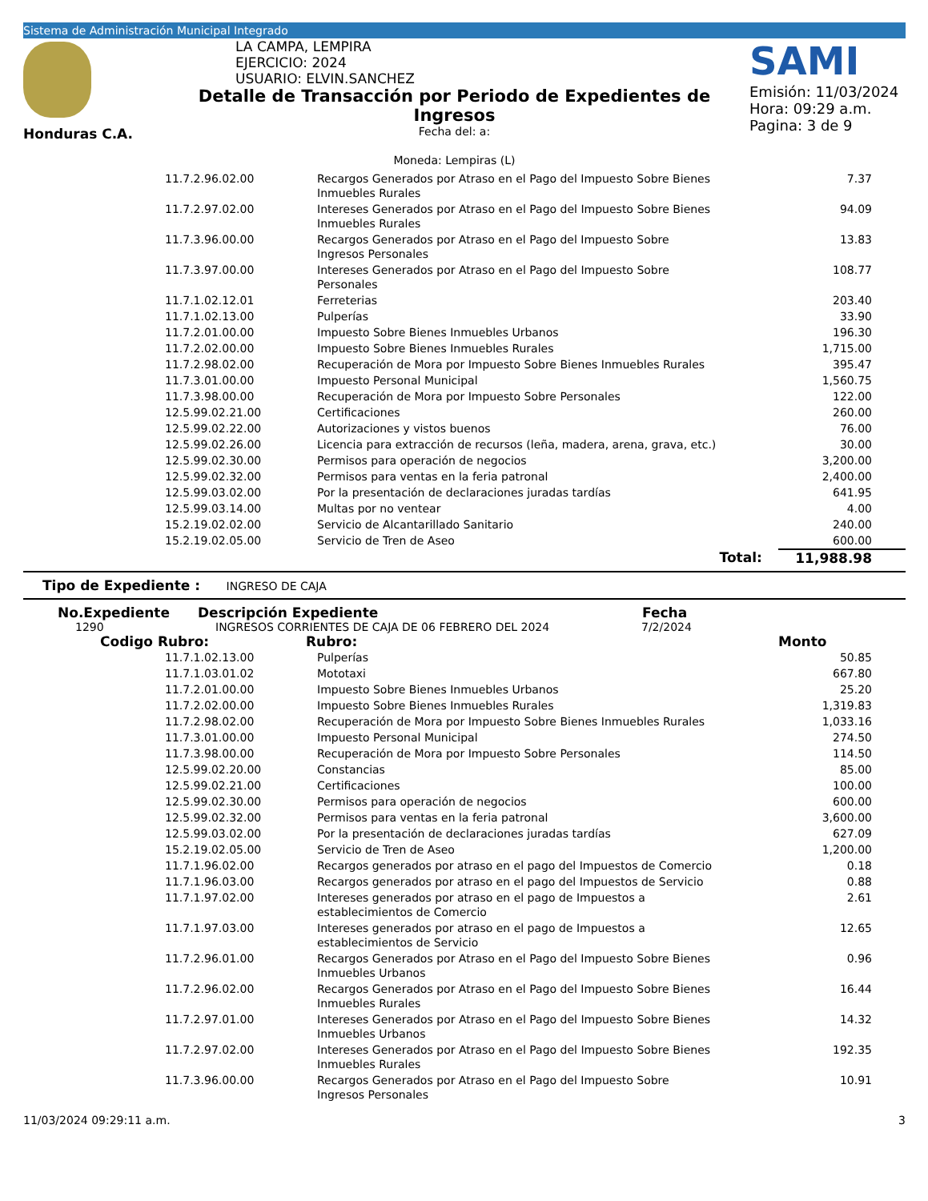Sistema de Administración Municipal Integrado
Honduras C.A.
LA CAMPA, LEMPIRA
EJERCICIO: 2024
USUARIO: ELVIN.SANCHEZ
Detalle de Transacción por Periodo de Expedientes de Ingresos
Fecha del: a:
Moneda: Lempiras (L)
SAMI
Emisión: 11/03/2024
Hora: 09:29 a.m.
Pagina: 3 de 9
| 11.7.2.96.02.00 | Recargos Generados por Atraso en el Pago del Impuesto Sobre Bienes Inmuebles Rurales | 7.37 |
| 11.7.2.97.02.00 | Intereses Generados por Atraso en el Pago del Impuesto Sobre Bienes Inmuebles Rurales | 94.09 |
| 11.7.3.96.00.00 | Recargos Generados por Atraso en el Pago del Impuesto Sobre Ingresos Personales | 13.83 |
| 11.7.3.97.00.00 | Intereses Generados por Atraso en el Pago del Impuesto Sobre Personales | 108.77 |
| 11.7.1.02.12.01 | Ferreterias | 203.40 |
| 11.7.1.02.13.00 | Pulperías | 33.90 |
| 11.7.2.01.00.00 | Impuesto Sobre Bienes Inmuebles Urbanos | 196.30 |
| 11.7.2.02.00.00 | Impuesto Sobre Bienes Inmuebles Rurales | 1,715.00 |
| 11.7.2.98.02.00 | Recuperación de Mora por Impuesto Sobre Bienes Inmuebles Rurales | 395.47 |
| 11.7.3.01.00.00 | Impuesto Personal Municipal | 1,560.75 |
| 11.7.3.98.00.00 | Recuperación de Mora por Impuesto Sobre Personales | 122.00 |
| 12.5.99.02.21.00 | Certificaciones | 260.00 |
| 12.5.99.02.22.00 | Autorizaciones y vistos buenos | 76.00 |
| 12.5.99.02.26.00 | Licencia para extracción de recursos (leña, madera, arena, grava, etc.) | 30.00 |
| 12.5.99.02.30.00 | Permisos para operación de negocios | 3,200.00 |
| 12.5.99.02.32.00 | Permisos para ventas en la feria patronal | 2,400.00 |
| 12.5.99.03.02.00 | Por la presentación de declaraciones juradas tardías | 641.95 |
| 12.5.99.03.14.00 | Multas por no ventear | 4.00 |
| 15.2.19.02.02.00 | Servicio de Alcantarillado Sanitario | 240.00 |
| 15.2.19.02.05.00 | Servicio de Tren de Aseo | 600.00 |
| | Total: | 11,988.98 |
Tipo de Expediente : INGRESO DE CAJA
No.Expediente Descripción Expediente Fecha
1290 INGRESOS CORRIENTES DE CAJA DE 06 FEBRERO DEL 2024 7/2/2024
Codigo Rubro: Rubro: Monto
| 11.7.1.02.13.00 | Pulperías | 50.85 |
| 11.7.1.03.01.02 | Mototaxi | 667.80 |
| 11.7.2.01.00.00 | Impuesto Sobre Bienes Inmuebles Urbanos | 25.20 |
| 11.7.2.02.00.00 | Impuesto Sobre Bienes Inmuebles Rurales | 1,319.83 |
| 11.7.2.98.02.00 | Recuperación de Mora por Impuesto Sobre Bienes Inmuebles Rurales | 1,033.16 |
| 11.7.3.01.00.00 | Impuesto Personal Municipal | 274.50 |
| 11.7.3.98.00.00 | Recuperación de Mora por Impuesto Sobre Personales | 114.50 |
| 12.5.99.02.20.00 | Constancias | 85.00 |
| 12.5.99.02.21.00 | Certificaciones | 100.00 |
| 12.5.99.02.30.00 | Permisos para operación de negocios | 600.00 |
| 12.5.99.02.32.00 | Permisos para ventas en la feria patronal | 3,600.00 |
| 12.5.99.03.02.00 | Por la presentación de declaraciones juradas tardías | 627.09 |
| 15.2.19.02.05.00 | Servicio de Tren de Aseo | 1,200.00 |
| 11.7.1.96.02.00 | Recargos generados por atraso en el pago del Impuestos de Comercio | 0.18 |
| 11.7.1.96.03.00 | Recargos generados por atraso en el pago del Impuestos de Servicio | 0.88 |
| 11.7.1.97.02.00 | Intereses generados por atraso en el pago de Impuestos a establecimientos de Comercio | 2.61 |
| 11.7.1.97.03.00 | Intereses generados por atraso en el pago de Impuestos a establecimientos de Servicio | 12.65 |
| 11.7.2.96.01.00 | Recargos Generados por Atraso en el Pago del Impuesto Sobre Bienes Inmuebles Urbanos | 0.96 |
| 11.7.2.96.02.00 | Recargos Generados por Atraso en el Pago del Impuesto Sobre Bienes Inmuebles Rurales | 16.44 |
| 11.7.2.97.01.00 | Intereses Generados por Atraso en el Pago del Impuesto Sobre Bienes Inmuebles Urbanos | 14.32 |
| 11.7.2.97.02.00 | Intereses Generados por Atraso en el Pago del Impuesto Sobre Bienes Inmuebles Rurales | 192.35 |
| 11.7.3.96.00.00 | Recargos Generados por Atraso en el Pago del Impuesto Sobre Ingresos Personales | 10.91 |
11/03/2024 09:29:11 a.m. 3